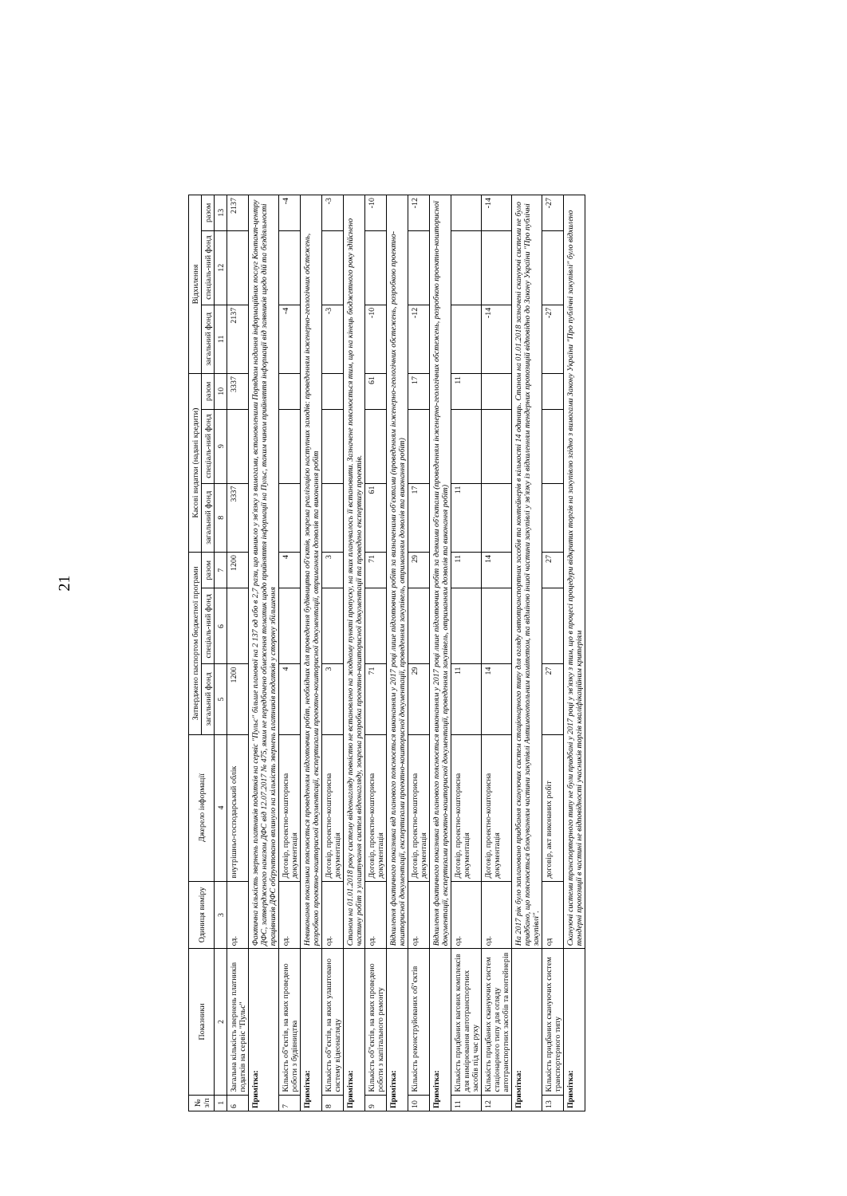21
| № з/п | Показники | Одиниця виміру | Джерело інформації | Затверджено паспортом бюджетної програми | | | Касові видатки (надані кредити) | | | Відхилення | | |
| --- | --- | --- | --- | --- | --- | --- | --- | --- | --- | --- | --- | --- |
| | | | | загальний фонд | спеціаль-ний фонд | разом | загальний фонд | спеціаль-ний фонд | разом | загальний фонд | спеціаль-ний фонд | разом |
| 1 | 2 | 3 | 4 | 5 | 6 | 7 | 8 | 9 | 10 | 11 | 12 | 13 |
| 6 | Загальна кількість звернень платників податків на сервіс "Пульс" | од. | внутрішньо-господарський облік | 1200 | | 1200 | 3337 | | 3337 | 2137 | | 2137 |
| Примітка: | | Фактична кількість звернень платників податків на сервіс "Пульс" більше планової на 2 137 од або в 2,7 рази, що виникло у зв'язку з вимогами, встановленими Порядком надання інформаційних послуг Контакт-центру ДФС, затвердженого наказом ДФС від 12.07.2017 № 475, яким не передбачено обмеження тематик щодо прийняття інформації на Пульс, таким чином прийняття інформації від заявників щодо дій та бездіяльності працівників ДФС обґрунтовано вплинуло на кількість звернень платників податків у сторону збільшення | | | | | | | | | | |
| 7 | Кількість об"єктів, на яких проведено роботи з будівництва | од. | Договір, проектно-кошторисна документація | 4 | | 4 | | | | -4 | | -4 |
| Примітка: | | Невиконання показника пояснюється проведенням підготовчих робіт, необхідних для проведення будівництва об'єктів, зокрема реалізацією наступних заходів: проведенням інженерно-геологічних обстежень, розробкою проектно-кошторисної документації, експертизами проектно-кошторисної документації, отриманням дозволів та виконання робіт | | | | | | | | | | |
| 8 | Кількість об"єктів, на яких улаштовано систему відеонагляду | од. | Договір, проектно-кошторисна документація | 3 | | 3 | | | | -3 | | -3 |
| Примітка: | | Станом на 01.01.2018 року систему відеонагляду повністю не встановлено на жодному пункті пропуску, на яких планувалось її встановити. Зазначене пояснюється тим, що на кінець бюджетного року здійснено частину робіт з улаштування систем відеонагляду, зокрема розробка проектно-кошторисної документації та проведено експертизу проектів. | | | | | | | | | | |
| 9 | Кількість об"єктів, на яких проведено роботи з капітального ремонту | од. | Договір, проектно-кошторисна документація | 71 | | 71 | 61 | | 61 | -10 | | -10 |
| Примітка: | | Відхилення фактичного показника від планового пояснюється виконанням у 2017 році лише підготовчих робіт за визначеними об'єктами (проведенням інженерно-геологічних обстежень, розробкою проектно-кошторисної документації, експертизами проектно-кошторисної документації, проведенням закупівель, отриманням дозволів та виконання робіт) | | | | | | | | | | |
| 10 | Кількість реконструйованих об"єктів | од. | Договір, проектно-кошторисна документація | 29 | | 29 | 17 | | 17 | -12 | | -12 |
| Примітка: | | Відхилення фактичного показника від планового пояснюється виконанням у 2017 році лише підготовчих робіт за деякими об'єктами (проведенням інженерно-геологічних обстежень, розробкою проектно-кошторисної документації, експертизами проектно-кошторисної документації, проведенням закупівель, отриманням дозволів та виконання робіт) | | | | | | | | | | |
| 11 | Кількість придбаних вагових комплексів для вимірювання автотранспортних засобів під час руху | од. | Договір, проектно-кошторисна документація | 11 | | 11 | 11 | | 11 | | | |
| 12 | Кількість придбаних скануючих систем стаціонарного типу для огляду автотранспортних засобів та контейнерів | од. | Договір, проектно-кошторисна документація | 14 | | 14 | | | | -14 | | -14 |
| Примітка: | | На 2017 рік було заплановано придбання скануючих систем стаціонарного типу для огляду автотранспортних засобів та контейнерів в кількості 14 одиниць. Станом на 01.01.2018 зазначені скануючі системи не було придбано, що пояснюється блокуванням частини закупівлі Антимонопольним комітетом, та відміною іншої частини закупівлі у зв'язку із відхиленням тендерних пропозицій відповідно до Закону України "Про публічні закупівлі". | | | | | | | | | | |
| 13 | Кількість придбаних скануючих систем транспортерного типу | од | договір, акт виконаних робіт | 27 | | 27 | | | | -27 | | -27 |
| Примітка: | | Скануючі системи транспортерного типу не були придбані у 2017 році у зв'язку з тим, що в процесі процедури відкритих торгів на закупівлю згідно з вимогами Закону України "Про публічні закупівлі" було відхилено тендерні пропозиції в частині не відповідності учасників торгів кваліфікаційним критеріям | | | | | | | | | | |